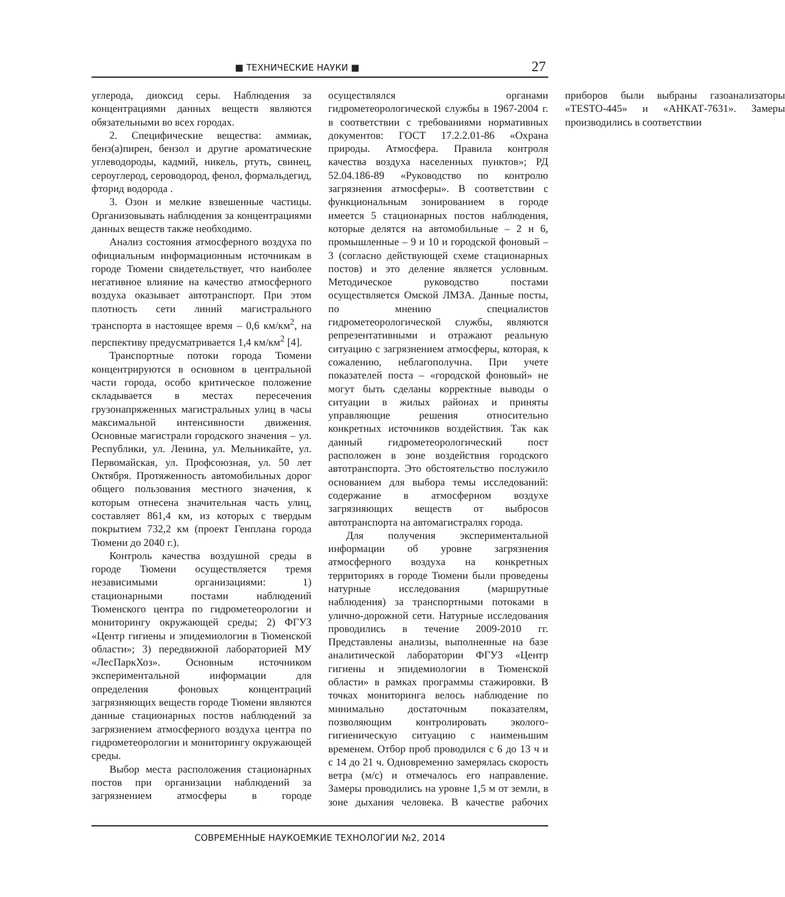■ ТЕХНИЧЕСКИЕ НАУКИ ■ 27
углерода, диоксид серы. Наблюдения за концентрациями данных веществ являются обязательными во всех городах.
2. Специфические вещества: аммиак, бенз(а)пирен, бензол и другие ароматические углеводороды, кадмий, никель, ртуть, свинец, сероуглерод, сероводород, фенол, формальдегид, фторид водорода .
3. Озон и мелкие взвешенные частицы. Организовывать наблюдения за концентрациями данных веществ также необходимо.
Анализ состояния атмосферного воздуха по официальным информационным источникам в городе Тюмени свидетельствует, что наиболее негативное влияние на качество атмосферного воздуха оказывает автотранспорт. При этом плотность сети линий магистрального транспорта в настоящее время – 0,6 км/км<sup>2</sup>, на перспективу предусматривается 1,4 км/км<sup>2</sup> [4].
Транспортные потоки города Тюмени концентрируются в основном в центральной части города, особо критическое положение складывается в местах пересечения грузонапряженных магистральных улиц в часы максимальной интенсивности движения. Основные магистрали городского значения – ул. Республики, ул. Ленина, ул. Мельникайте, ул. Первомайская, ул. Профсоюзная, ул. 50 лет Октября. Протяженность автомобильных дорог общего пользования местного значения, к которым отнесена значительная часть улиц, составляет 861,4 км, из которых с твердым покрытием 732,2 км (проект Генплана города Тюмени до 2040 г.).
Контроль качества воздушной среды в городе Тюмени осуществляется тремя независимыми организациями: 1) стационарными постами наблюдений Тюменского центра по гидрометеорологии и мониторингу окружающей среды; 2) ФГУЗ «Центр гигиены и эпидемиологии в Тюменской области»; 3) передвижной лабораторией МУ «ЛесПаркХоз». Основным источником экспериментальной информации для определения фоновых концентраций загрязняющих веществ городе Тюмени являются данные стационарных постов наблюдений за загрязнением атмосферного воздуха центра по гидрометеорологии и мониторингу окружающей среды.
Выбор места расположения стационарных постов при организации наблюдений за загрязнением атмосферы в городе осуществлялся органами гидрометеорологической службы в 1967-2004 г. в соответствии с требованиями нормативных документов: ГОСТ 17.2.2.01-86 «Охрана природы. Атмосфера. Правила контроля качества воздуха населенных пунктов»; РД 52.04.186-89 «Руководство по контролю загрязнения атмосферы». В соответствии с функциональным зонированием в городе имеется 5 стационарных постов наблюдения, которые делятся на автомобильные – 2 и 6, промышленные – 9 и 10 и городской фоновый – 3 (согласно действующей схеме стационарных постов) и это деление является условным. Методическое руководство постами осуществляется Омской ЛМЗА. Данные посты, по мнению специалистов гидрометеорологической службы, являются репрезентативными и отражают реальную ситуацию с загрязнением атмосферы, которая, к сожалению, неблагополучна. При учете показателей поста – «городской фоновый» не могут быть сделаны корректные выводы о ситуации в жилых районах и приняты управляющие решения относительно конкретных источников воздействия. Так как данный гидрометеорологический пост расположен в зоне воздействия городского автотранспорта. Это обстоятельство послужило основанием для выбора темы исследований: содержание в атмосферном воздухе загрязняющих веществ от выбросов автотранспорта на автомагистралях города.
Для получения экспериментальной информации об уровне загрязнения атмосферного воздуха на конкретных территориях в городе Тюмени были проведены натурные исследования (маршрутные наблюдения) за транспортными потоками в улично-дорожной сети. Натурные исследования проводились в течение 2009-2010 гг. Представлены анализы, выполненные на базе аналитической лаборатории ФГУЗ «Центр гигиены и эпидемиологии в Тюменской области» в рамках программы стажировки. В точках мониторинга велось наблюдение по минимально достаточным показателям, позволяющим контролировать эколого-гигиеническую ситуацию с наименьшим временем. Отбор проб проводился с 6 до 13 ч и с 14 до 21 ч. Одновременно замерялась скорость ветра (м/с) и отмечалось его направление. Замеры проводились на уровне 1,5 м от земли, в зоне дыхания человека. В качестве рабочих приборов были выбраны газоанализаторы «TESTO-445» и «АНКАТ-7631». Замеры производились в соответствии
СОВРЕМЕННЫЕ НАУКОЕМКИЕ ТЕХНОЛОГИИ №2, 2014